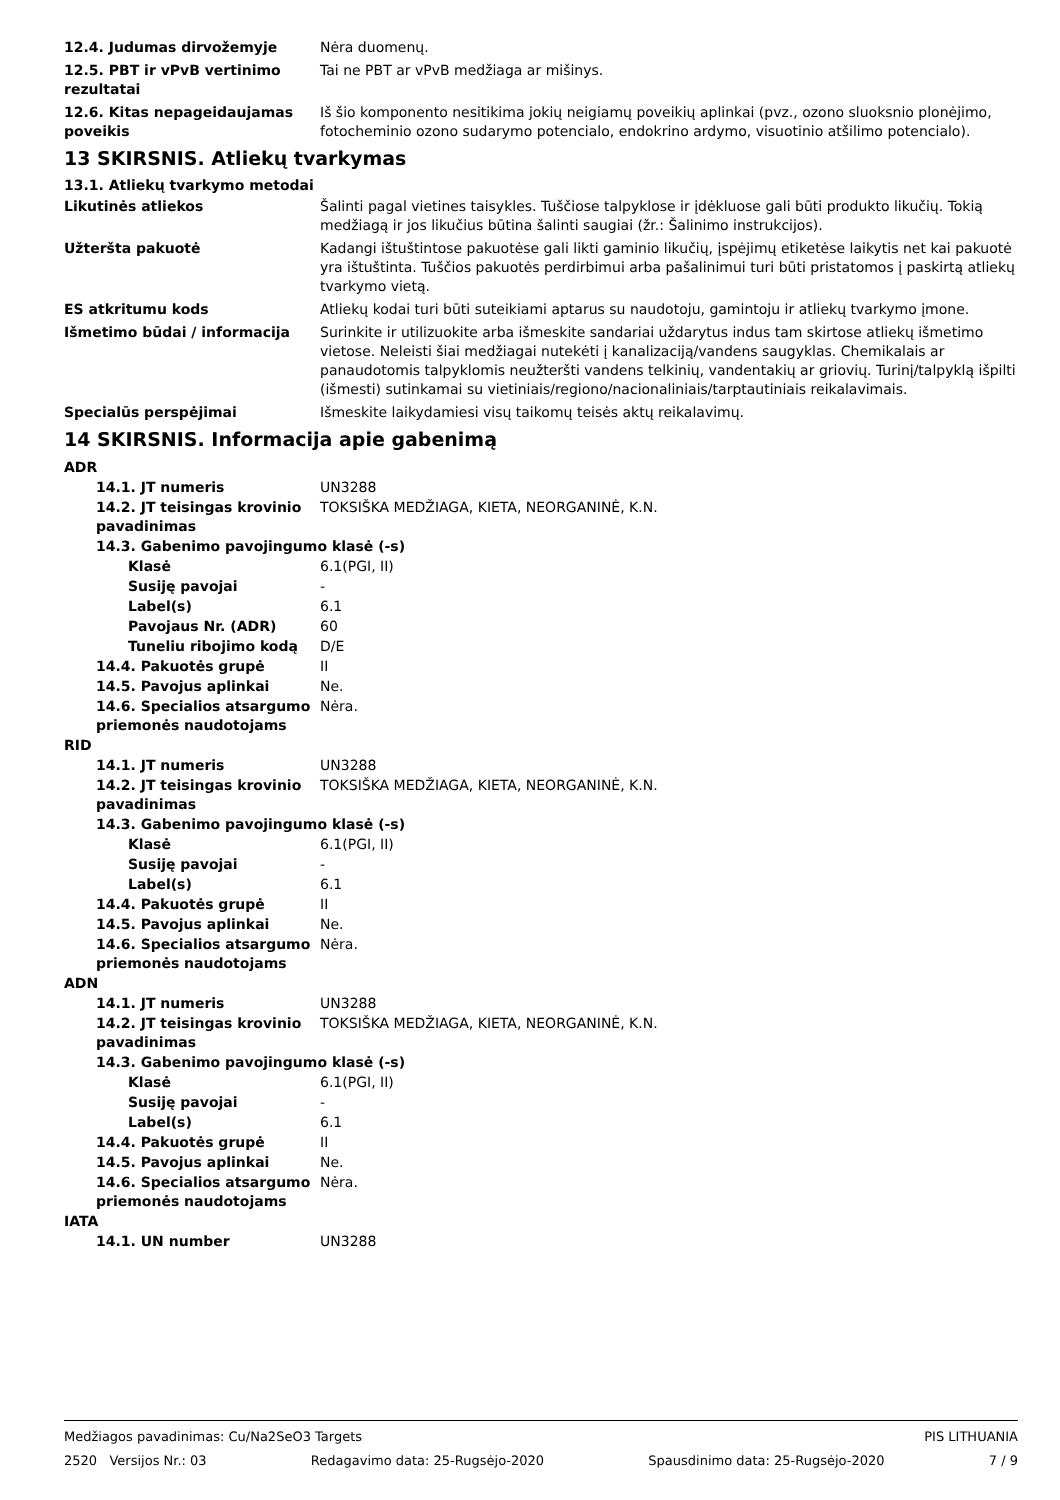12.4. Judumas dirvožemyje Nėra duomenų.
12.5. PBT ir vPvB vertinimo rezultatai
Tai ne PBT ar vPvB medžiaga ar mišinys.
12.6. Kitas nepageidaujamas poveikis
Iš šio komponento nesitikima jokių neigiamų poveikių aplinkai (pvz., ozono sluoksnio plonėjimo, fotocheminio ozono sudarymo potencialo, endokrino ardymo, visuotinio atšilimo potencialo).
13 SKIRSNIS. Atliekų tvarkymas
13.1. Atliekų tvarkymo metodai
Likutinės atliekos Šalinti pagal vietines taisykles. Tuščiose talpyklose ir įdėkluose gali būti produkto likučių. Tokią medžiagą ir jos likučius būtina šalinti saugiai (žr.: Šalinimo instrukcijos).
Užteršta pakuotė Kadangi ištuštintose pakuotėse gali likti gaminio likučių, įspėjimų etiketėse laikytis net kai pakuotė yra ištuštinta. Tuščios pakuotės perdirbimui arba pašalinimui turi būti pristatomos į paskirtą atliekų tvarkymo vietą.
ES atkritumu kods Atliekų kodai turi būti suteikiami aptarus su naudotoju, gamintoju ir atliekų tvarkymo įmone.
Išmetimo būdai / informacija Surinkite ir utilizuokite arba išmeskite sandariai uždarytus indus tam skirtose atliekų išmetimo vietose. Neleisti šiai medžiagai nutekėti į kanalizaciją/vandens saugyklas. Chemikalais ar panaudotomis talpyklomis neužteršti vandens telkinių, vandentakių ar griovių. Turinį/talpyklą išpilti (išmesti) sutinkamai su vietiniais/regiono/nacionaliniais/tarptautiniais reikalavimais.
Specialūs perspėjimai Išmeskite laikydamiesi visų taikomų teisės aktų reikalavimų.
14 SKIRSNIS. Informacija apie gabenimą
ADR
14.1. JT numeris UN3288
14.2. JT teisingas krovinio pavadinimas
TOKSIŠKA MEDŽIAGA, KIETA, NEORGANINĖ, K.N.
14.3. Gabenimo pavojingumo klasė (-s)
Klasė 6.1(PGI, II)
Susiję pavojai -
Label(s) 6.1
Pavojaus Nr. (ADR) 60
Tuneliu ribojimo kodą D/E
14.4. Pakuotės grupė II
14.5. Pavojus aplinkai Ne.
14.6. Specialios atsargumo priemonės naudotojams
Nėra.
RID
14.1. JT numeris UN3288
14.2. JT teisingas krovinio pavadinimas
TOKSIŠKA MEDŽIAGA, KIETA, NEORGANINĖ, K.N.
14.3. Gabenimo pavojingumo klasė (-s)
Klasė 6.1(PGI, II)
Susiję pavojai -
Label(s) 6.1
14.4. Pakuotės grupė II
14.5. Pavojus aplinkai Ne.
14.6. Specialios atsargumo priemonės naudotojams
Nėra.
ADN
14.1. JT numeris UN3288
14.2. JT teisingas krovinio pavadinimas
TOKSIŠKA MEDŽIAGA, KIETA, NEORGANINĖ, K.N.
14.3. Gabenimo pavojingumo klasė (-s)
Klasė 6.1(PGI, II)
Susiję pavojai -
Label(s) 6.1
14.4. Pakuotės grupė II
14.5. Pavojus aplinkai Ne.
14.6. Specialios atsargumo priemonės naudotojams
Nėra.
IATA
14.1. UN number UN3288
Medžiagos pavadinimas: Cu/Na2SeO3 Targets PIS LITHUANIA
2520 Versijos Nr.: 03 Redagavimo data: 25-Rugsėjo-2020 Spausdinimo data: 25-Rugsėjo-2020 7 / 9